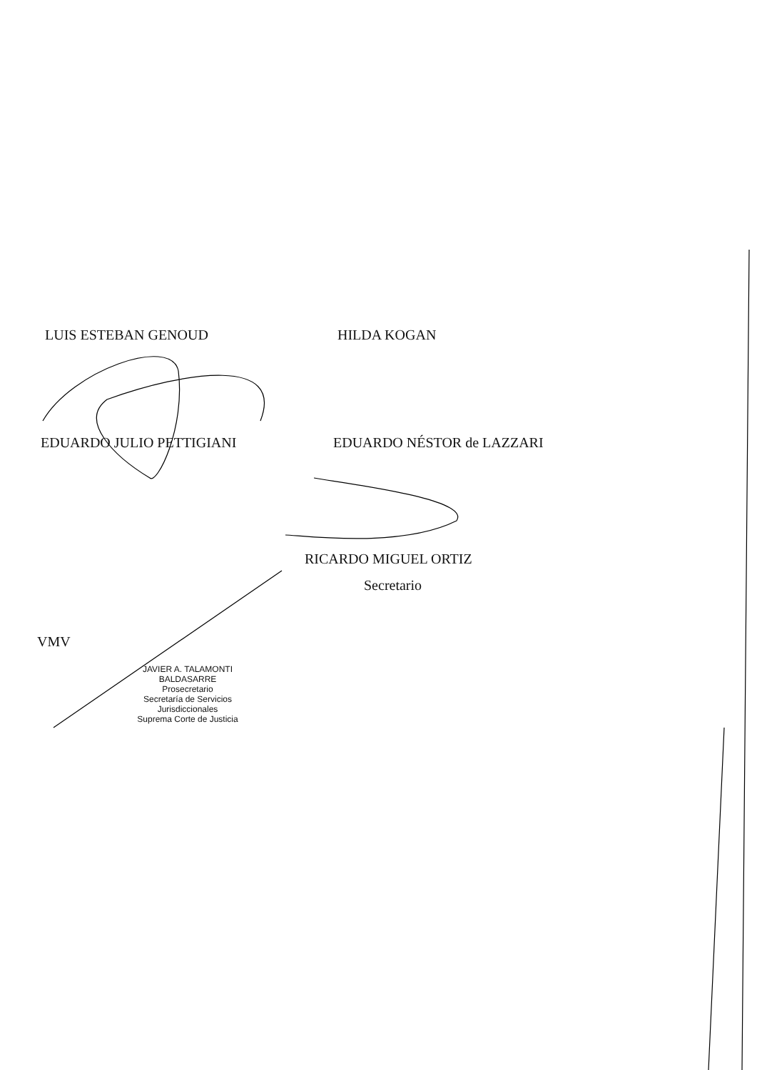LUIS ESTEBAN GENOUD HILDA KOGAN
EDUARDO JULIO PETTIGIANI EDUARDO NÉSTOR de LAZZARI
RICARDO MIGUEL ORTIZ
Secretario
VMV
JAVIER A. TALAMONTI BALDASARRE
Prosecretario
Secretaría de Servicios Jurisdiccionales
Suprema Corte de Justicia